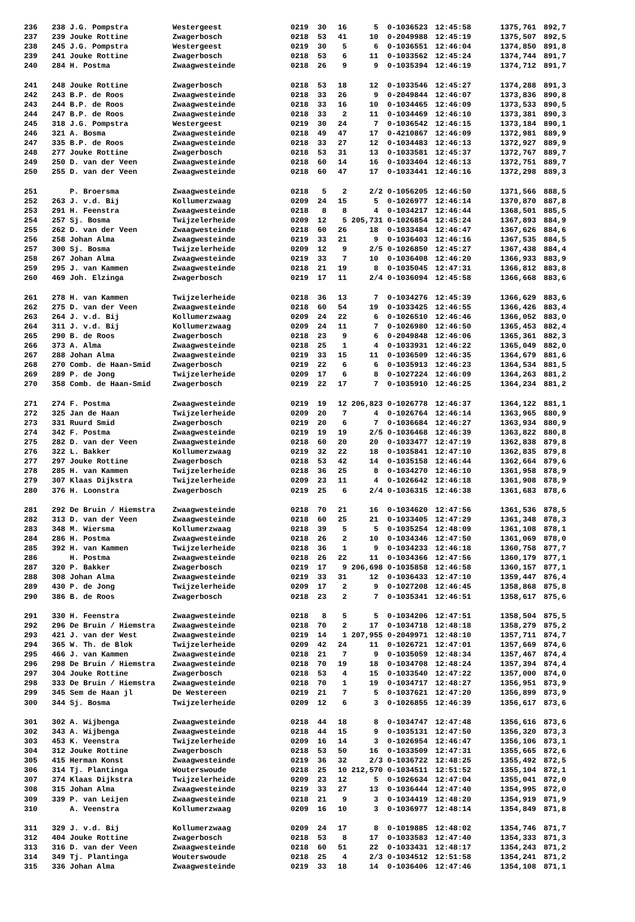| 236 | 238 | J.G. Pompstra | Westergeest | 0219 | 30 | 16 | 5 | 0-1036523 | 12:45:58 | 1375,761 | 892,7 |
| 237 | 239 | Jouke Rottine | Zwagerbosch | 0218 | 53 | 41 | 10 | 0-2049988 | 12:45:19 | 1375,507 | 892,5 |
| 238 | 245 | J.G. Pompstra | Westergeest | 0219 | 30 | 5 | 6 | 0-1036551 | 12:46:04 | 1374,850 | 891,8 |
| 239 | 241 | Jouke Rottine | Zwagerbosch | 0218 | 53 | 6 | 11 | 0-1033562 | 12:45:24 | 1374,744 | 891,7 |
| 240 | 284 | H. Postma | Zwaagwesteinde | 0218 | 26 | 9 | 9 | 0-1035394 | 12:46:19 | 1374,712 | 891,7 |
| 241 | 248 | Jouke Rottine | Zwagerbosch | 0218 | 53 | 18 | 12 | 0-1033546 | 12:45:27 | 1374,288 | 891,3 |
| 242 | 243 | B.P. de Roos | Zwaagwesteinde | 0218 | 33 | 26 | 9 | 0-2049844 | 12:46:07 | 1373,836 | 890,8 |
| 243 | 244 | B.P. de Roos | Zwaagwesteinde | 0218 | 33 | 16 | 10 | 0-1034465 | 12:46:09 | 1373,533 | 890,5 |
| 244 | 247 | B.P. de Roos | Zwaagwesteinde | 0218 | 33 | 2 | 11 | 0-1034469 | 12:46:10 | 1373,381 | 890,3 |
| 245 | 318 | J.G. Pompstra | Westergeest | 0219 | 30 | 24 | 7 | 0-1036542 | 12:46:15 | 1373,184 | 890,1 |
| 246 | 321 | A. Bosma | Zwaagwesteinde | 0218 | 49 | 47 | 17 | 0-4210867 | 12:46:09 | 1372,981 | 889,9 |
| 247 | 335 | B.P. de Roos | Zwaagwesteinde | 0218 | 33 | 27 | 12 | 0-1034483 | 12:46:13 | 1372,927 | 889,9 |
| 248 | 277 | Jouke Rottine | Zwagerbosch | 0218 | 53 | 31 | 13 | 0-1033581 | 12:45:37 | 1372,767 | 889,7 |
| 249 | 250 | D. van der Veen | Zwaagwesteinde | 0218 | 60 | 14 | 16 | 0-1033404 | 12:46:13 | 1372,751 | 889,7 |
| 250 | 255 | D. van der Veen | Zwaagwesteinde | 0218 | 60 | 47 | 17 | 0-1033441 | 12:46:16 | 1372,298 | 889,3 |
| 251 | | P. Broersma | Zwaagwesteinde | 0218 | 5 | 2 | 2/2 | 0-1056205 | 12:46:50 | 1371,566 | 888,5 |
| 252 | 263 | J. v.d. Bij | Kollumerzwaag | 0209 | 24 | 15 | 5 | 0-1026977 | 12:46:14 | 1370,870 | 887,8 |
| 253 | 291 | H. Feenstra | Zwaagwesteinde | 0218 | 8 | 8 | 4 | 0-1034217 | 12:46:44 | 1368,501 | 885,5 |
| 254 | 257 | Sj. Bosma | Twijzelerheide | 0209 | 12 | 5 | 205,731 | 0-1026854 | 12:45:24 | 1367,893 | 884,9 |
| 255 | 262 | D. van der Veen | Zwaagwesteinde | 0218 | 60 | 26 | 18 | 0-1033484 | 12:46:47 | 1367,626 | 884,6 |
| 256 | 258 | Johan Alma | Zwaagwesteinde | 0219 | 33 | 21 | 9 | 0-1036403 | 12:46:16 | 1367,535 | 884,5 |
| 257 | 300 | Sj. Bosma | Twijzelerheide | 0209 | 12 | 9 | 2/5 | 0-1026850 | 12:45:27 | 1367,438 | 884,4 |
| 258 | 267 | Johan Alma | Zwaagwesteinde | 0219 | 33 | 7 | 10 | 0-1036408 | 12:46:20 | 1366,933 | 883,9 |
| 259 | 295 | J. van Kammen | Zwaagwesteinde | 0218 | 21 | 19 | 8 | 0-1035045 | 12:47:31 | 1366,812 | 883,8 |
| 260 | 469 | Joh. Elzinga | Zwagerbosch | 0219 | 17 | 11 | 2/4 | 0-1036094 | 12:45:58 | 1366,668 | 883,6 |
| 261 | 278 | H. van Kammen | Twijzelerheide | 0218 | 36 | 13 | 7 | 0-1034276 | 12:45:39 | 1366,629 | 883,6 |
| 262 | 275 | D. van der Veen | Zwaagwesteinde | 0218 | 60 | 54 | 19 | 0-1033425 | 12:46:55 | 1366,426 | 883,4 |
| 263 | 264 | J. v.d. Bij | Kollumerzwaag | 0209 | 24 | 22 | 6 | 0-1026510 | 12:46:46 | 1366,052 | 883,0 |
| 264 | 311 | J. v.d. Bij | Kollumerzwaag | 0209 | 24 | 11 | 7 | 0-1026980 | 12:46:50 | 1365,453 | 882,4 |
| 265 | 290 | B. de Roos | Zwagerbosch | 0218 | 23 | 9 | 6 | 0-2049848 | 12:46:06 | 1365,361 | 882,3 |
| 266 | 373 | A. Alma | Zwaagwesteinde | 0218 | 25 | 1 | 4 | 0-1033931 | 12:46:22 | 1365,049 | 882,0 |
| 267 | 288 | Johan Alma | Zwaagwesteinde | 0219 | 33 | 15 | 11 | 0-1036509 | 12:46:35 | 1364,679 | 881,6 |
| 268 | 270 | Comb. de Haan-Smid | Zwagerbosch | 0219 | 22 | 6 | 6 | 0-1035913 | 12:46:23 | 1364,534 | 881,5 |
| 269 | 289 | P. de Jong | Twijzelerheide | 0209 | 17 | 6 | 8 | 0-1027224 | 12:46:09 | 1364,263 | 881,2 |
| 270 | 358 | Comb. de Haan-Smid | Zwagerbosch | 0219 | 22 | 17 | 7 | 0-1035910 | 12:46:25 | 1364,234 | 881,2 |
| 271 | 274 | F. Postma | Zwaagwesteinde | 0219 | 19 | 12 | 206,823 | 0-1026778 | 12:46:37 | 1364,122 | 881,1 |
| 272 | 325 | Jan de Haan | Twijzelerheide | 0209 | 20 | 7 | 4 | 0-1026764 | 12:46:14 | 1363,965 | 880,9 |
| 273 | 331 | Ruurd Smid | Zwagerbosch | 0219 | 20 | 6 | 7 | 0-1036684 | 12:46:27 | 1363,934 | 880,9 |
| 274 | 342 | F. Postma | Zwaagwesteinde | 0219 | 19 | 19 | 2/5 | 0-1036468 | 12:46:39 | 1363,822 | 880,8 |
| 275 | 282 | D. van der Veen | Zwaagwesteinde | 0218 | 60 | 20 | 20 | 0-1033477 | 12:47:19 | 1362,838 | 879,8 |
| 276 | 322 | L. Bakker | Kollumerzwaag | 0219 | 32 | 22 | 18 | 0-1035841 | 12:47:10 | 1362,835 | 879,8 |
| 277 | 297 | Jouke Rottine | Zwagerbosch | 0218 | 53 | 42 | 14 | 0-1035158 | 12:46:44 | 1362,664 | 879,6 |
| 278 | 285 | H. van Kammen | Twijzelerheide | 0218 | 36 | 25 | 8 | 0-1034270 | 12:46:10 | 1361,958 | 878,9 |
| 279 | 307 | Klaas Dijkstra | Twijzelerheide | 0209 | 23 | 11 | 4 | 0-1026642 | 12:46:18 | 1361,908 | 878,9 |
| 280 | 376 | H. Loonstra | Zwagerbosch | 0219 | 25 | 6 | 2/4 | 0-1036315 | 12:46:38 | 1361,683 | 878,6 |
| 281 | 292 | De Bruin / Hiemstra | Zwaagwesteinde | 0218 | 70 | 21 | 16 | 0-1034620 | 12:47:56 | 1361,536 | 878,5 |
| 282 | 313 | D. van der Veen | Zwaagwesteinde | 0218 | 60 | 25 | 21 | 0-1033405 | 12:47:29 | 1361,348 | 878,3 |
| 283 | 348 | M. Wiersma | Kollumerzwaag | 0218 | 39 | 5 | 5 | 0-1035254 | 12:48:09 | 1361,108 | 878,1 |
| 284 | 286 | H. Postma | Zwaagwesteinde | 0218 | 26 | 2 | 10 | 0-1034346 | 12:47:50 | 1361,069 | 878,0 |
| 285 | 392 | H. van Kammen | Twijzelerheide | 0218 | 36 | 1 | 9 | 0-1034233 | 12:46:18 | 1360,758 | 877,7 |
| 286 | | H. Postma | Zwaagwesteinde | 0218 | 26 | 22 | 11 | 0-1034366 | 12:47:56 | 1360,179 | 877,1 |
| 287 | 320 | P. Bakker | Zwagerbosch | 0219 | 17 | 9 | 206,698 | 0-1035858 | 12:46:58 | 1360,157 | 877,1 |
| 288 | 308 | Johan Alma | Zwaagwesteinde | 0219 | 33 | 31 | 12 | 0-1036433 | 12:47:10 | 1359,447 | 876,4 |
| 289 | 430 | P. de Jong | Twijzelerheide | 0209 | 17 | 2 | 9 | 0-1027208 | 12:46:45 | 1358,868 | 875,8 |
| 290 | 386 | B. de Roos | Zwagerbosch | 0218 | 23 | 2 | 7 | 0-1035341 | 12:46:51 | 1358,617 | 875,6 |
| 291 | 330 | H. Feenstra | Zwaagwesteinde | 0218 | 8 | 5 | 5 | 0-1034206 | 12:47:51 | 1358,504 | 875,5 |
| 292 | 296 | De Bruin / Hiemstra | Zwaagwesteinde | 0218 | 70 | 2 | 17 | 0-1034718 | 12:48:18 | 1358,279 | 875,2 |
| 293 | 421 | J. van der West | Zwaagwesteinde | 0219 | 14 | 1 | 207,955 | 0-2049971 | 12:48:10 | 1357,711 | 874,7 |
| 294 | 365 | W. Th. de Blok | Twijzelerheide | 0209 | 42 | 24 | 11 | 0-1026721 | 12:47:01 | 1357,669 | 874,6 |
| 295 | 466 | J. van Kammen | Zwaagwesteinde | 0218 | 21 | 7 | 9 | 0-1035059 | 12:48:34 | 1357,467 | 874,4 |
| 296 | 298 | De Bruin / Hiemstra | Zwaagwesteinde | 0218 | 70 | 19 | 18 | 0-1034708 | 12:48:24 | 1357,394 | 874,4 |
| 297 | 304 | Jouke Rottine | Zwagerbosch | 0218 | 53 | 4 | 15 | 0-1033540 | 12:47:22 | 1357,000 | 874,0 |
| 298 | 333 | De Bruin / Hiemstra | Zwaagwesteinde | 0218 | 70 | 1 | 19 | 0-1034717 | 12:48:27 | 1356,951 | 873,9 |
| 299 | 345 | Sem de Haan jl | De Westereen | 0219 | 21 | 7 | 5 | 0-1037621 | 12:47:20 | 1356,899 | 873,9 |
| 300 | 344 | Sj. Bosma | Twijzelerheide | 0209 | 12 | 6 | 3 | 0-1026855 | 12:46:39 | 1356,617 | 873,6 |
| 301 | 302 | A. Wijbenga | Zwaagwesteinde | 0218 | 44 | 18 | 8 | 0-1034747 | 12:47:48 | 1356,616 | 873,6 |
| 302 | 343 | A. Wijbenga | Zwaagwesteinde | 0218 | 44 | 15 | 9 | 0-1035131 | 12:47:50 | 1356,320 | 873,3 |
| 303 | 453 | K. Veenstra | Twijzelerheide | 0209 | 16 | 14 | 3 | 0-1026954 | 12:46:47 | 1356,106 | 873,1 |
| 304 | 312 | Jouke Rottine | Zwagerbosch | 0218 | 53 | 50 | 16 | 0-1033509 | 12:47:31 | 1355,665 | 872,6 |
| 305 | 415 | Herman Konst | Zwaagwesteinde | 0219 | 36 | 32 | 2/3 | 0-1036722 | 12:48:25 | 1355,492 | 872,5 |
| 306 | 314 | Tj. Plantinga | Wouterswoude | 0218 | 25 | 10 | 212,570 | 0-1034511 | 12:51:52 | 1355,104 | 872,1 |
| 307 | 374 | Klaas Dijkstra | Twijzelerheide | 0209 | 23 | 12 | 5 | 0-1026634 | 12:47:04 | 1355,041 | 872,0 |
| 308 | 315 | Johan Alma | Zwaagwesteinde | 0219 | 33 | 27 | 13 | 0-1036444 | 12:47:40 | 1354,995 | 872,0 |
| 309 | 339 | P. van Leijen | Zwaagwesteinde | 0218 | 21 | 9 | 3 | 0-1034419 | 12:48:20 | 1354,919 | 871,9 |
| 310 | | A. Veenstra | Kollumerzwaag | 0209 | 16 | 10 | 3 | 0-1036977 | 12:48:14 | 1354,849 | 871,8 |
| 311 | 329 | J. v.d. Bij | Kollumerzwaag | 0209 | 24 | 17 | 8 | 0-1019885 | 12:48:02 | 1354,746 | 871,7 |
| 312 | 404 | Jouke Rottine | Zwagerbosch | 0218 | 53 | 8 | 17 | 0-1033583 | 12:47:40 | 1354,333 | 871,3 |
| 313 | 316 | D. van der Veen | Zwaagwesteinde | 0218 | 60 | 51 | 22 | 0-1033431 | 12:48:17 | 1354,243 | 871,2 |
| 314 | 349 | Tj. Plantinga | Wouterswoude | 0218 | 25 | 4 | 2/3 | 0-1034512 | 12:51:58 | 1354,241 | 871,2 |
| 315 | 336 | Johan Alma | Zwaagwesteinde | 0219 | 33 | 18 | 14 | 0-1036406 | 12:47:46 | 1354,108 | 871,1 |